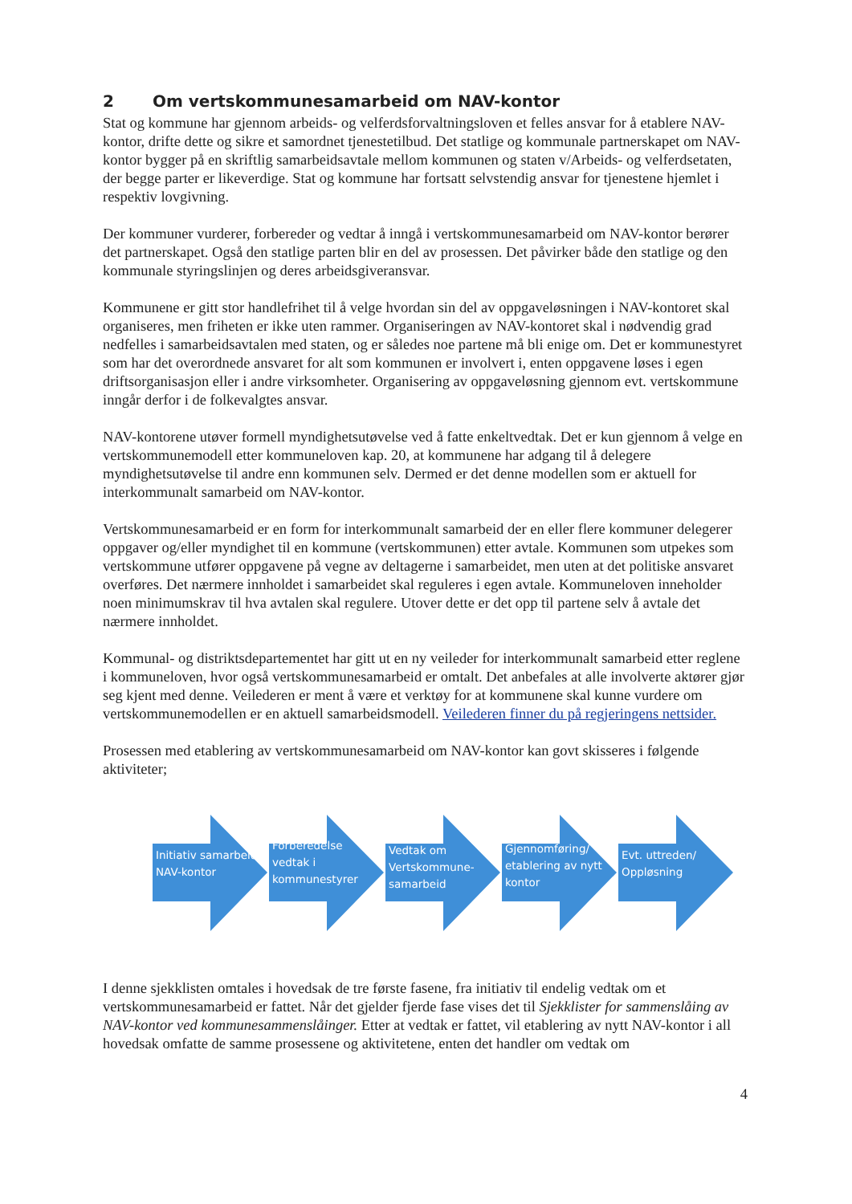2 Om vertskommunesamarbeid om NAV-kontor
Stat og kommune har gjennom arbeids- og velferdsforvaltningsloven et felles ansvar for å etablere NAV-kontor, drifte dette og sikre et samordnet tjenestetilbud. Det statlige og kommunale partnerskapet om NAV-kontor bygger på en skriftlig samarbeidsavtale mellom kommunen og staten v/Arbeids- og velferdsetaten, der begge parter er likeverdige. Stat og kommune har fortsatt selvstendig ansvar for tjenestene hjemlet i respektiv lovgivning.
Der kommuner vurderer, forbereder og vedtar å inngå i vertskommunesamarbeid om NAV-kontor berører det partnerskapet. Også den statlige parten blir en del av prosessen. Det påvirker både den statlige og den kommunale styringslinjen og deres arbeidsgiveransvar.
Kommunene er gitt stor handlefrihet til å velge hvordan sin del av oppgaveløsningen i NAV-kontoret skal organiseres, men friheten er ikke uten rammer. Organiseringen av NAV-kontoret skal i nødvendig grad nedfelles i samarbeidsavtalen med staten, og er således noe partene må bli enige om. Det er kommunestyret som har det overordnede ansvaret for alt som kommunen er involvert i, enten oppgavene løses i egen driftsorganisasjon eller i andre virksomheter. Organisering av oppgaveløsning gjennom evt. vertskommune inngår derfor i de folkevalgtes ansvar.
NAV-kontorene utøver formell myndighetsutøvelse ved å fatte enkeltvedtak. Det er kun gjennom å velge en vertskommunemodell etter kommuneloven kap. 20, at kommunene har adgang til å delegere myndighetsutøvelse til andre enn kommunen selv. Dermed er det denne modellen som er aktuell for interkommunalt samarbeid om NAV-kontor.
Vertskommunesamarbeid er en form for interkommunalt samarbeid der en eller flere kommuner delegerer oppgaver og/eller myndighet til en kommune (vertskommunen) etter avtale. Kommunen som utpekes som vertskommune utfører oppgavene på vegne av deltagerne i samarbeidet, men uten at det politiske ansvaret overføres. Det nærmere innholdet i samarbeidet skal reguleres i egen avtale. Kommuneloven inneholder noen minimumskrav til hva avtalen skal regulere. Utover dette er det opp til partene selv å avtale det nærmere innholdet.
Kommunal- og distriktsdepartementet har gitt ut en ny veileder for interkommunalt samarbeid etter reglene i kommuneloven, hvor også vertskommunesamarbeid er omtalt. Det anbefales at alle involverte aktører gjør seg kjent med denne. Veilederen er ment å være et verktøy for at kommunene skal kunne vurdere om vertskommunemodellen er en aktuell samarbeidsmodell. Veilederen finner du på regjeringens nettsider.
Prosessen med etablering av vertskommunesamarbeid om NAV-kontor kan govt skisseres i følgende aktiviteter;
Initiativ samarbeid NAV-kontor
Forberedelse vedtak i kommunestyrer
Vedtak om Vertskommune-samarbeid
Gjennomføring/ etablering av nytt kontor
Evt. uttreden/ Oppløsning
I denne sjekklisten omtales i hovedsak de tre første fasene, fra initiativ til endelig vedtak om et vertskommunesamarbeid er fattet. Når det gjelder fjerde fase vises det til Sjekklister for sammenslåing av NAV-kontor ved kommunesammenslåinger. Etter at vedtak er fattet, vil etablering av nytt NAV-kontor i all hovedsak omfatte de samme prosessene og aktivitetene, enten det handler om vedtak om
4